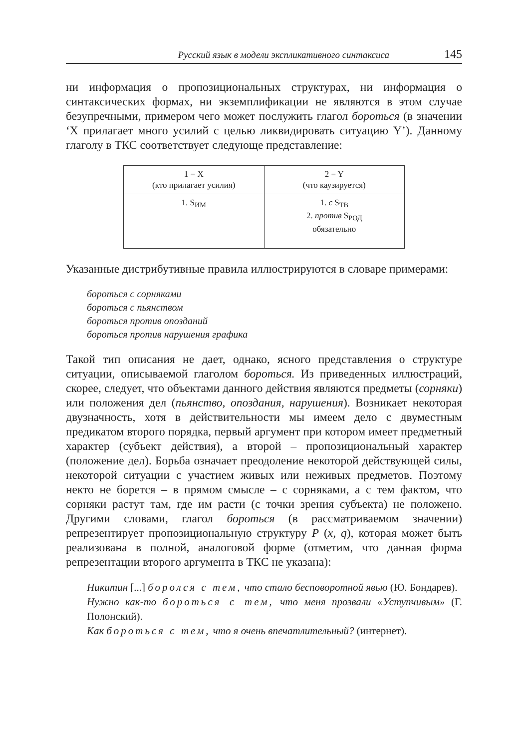Русский язык в модели экспликативного синтаксиса 145
ни информация о пропозициональных структурах, ни информация о синтаксических формах, ни экземплификации не являются в этом случае безупречными, примером чего может послужить глагол бороться (в значении ‘X прилагает много усилий с целью ликвидировать ситуацию Y’). Данному глаголу в ТКС соответствует следующе представление:
| 1 = X (кто прилагает усилия) | 2 = Y (что каузируется) |
| 1. S<sub>ИМ</sub> | 1. с S<sub>ТВ</sub> 2. против S<sub>РОД</sub> обязательно |
Указанные дистрибутивные правила иллюстрируются в словаре примерами:
бороться с сорняками
бороться с пьянством
бороться против опозданий
бороться против нарушения графика
Такой тип описания не дает, однако, ясного представления о структуре ситуации, описываемой глаголом бороться. Из приведенных иллюстраций, скорее, следует, что объектами данного действия являются предметы (сорняки) или положения дел (пьянство, опоздания, нарушения). Возникает некоторая двузначность, хотя в действительности мы имеем дело с двуместным предикатом второго порядка, первый аргумент при котором имеет предметный характер (субъект действия), а второй – пропозициональный характер (положение дел). Борьба означает преодоление некоторой действующей силы, некоторой ситуации с участием живых или неживых предметов. Поэтому некто не борется – в прямом смысле – с сорняками, а с тем фактом, что сорняки растут там, где им расти (с точки зрения субъекта) не положено. Другими словами, глагол бороться (в рассматриваемом значении) репрезентирует пропозициональную структуру P (x, q), которая может быть реализована в полной, аналоговой форме (отметим, что данная форма репрезентации второго аргумента в ТКС не указана):
Никитин [...] боролся с тем, что стало бесповоротной явью (Ю. Бондарев).
Нужно как-то бороться с тем, что меня прозвали «Уступчивым» (Г. Полонский).
Как бороться с тем, что я очень впечатлительный? (интернет).